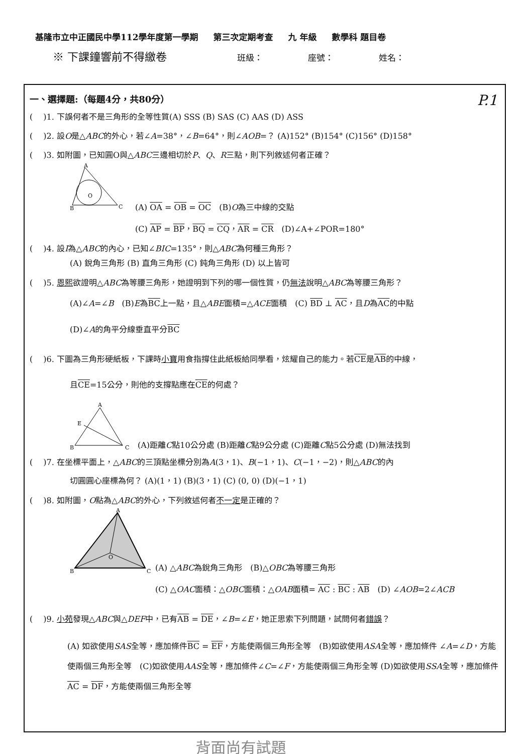基隆市立中正國民中學112學年度第一學期 第三次定期考查 九 年級 數學科 題目卷
※ 下課鐘響前不得繳卷
班級： 座號： 姓名：
P.1
一、選擇題:（每題4分，共80分）
(　 )1. 下誤何者不是三角形的全等性質(A) SSS (B) SAS (C) AAS (D) ASS
(　 )2. 設O是△ABC的外心，若∠A=38°，∠B=64°，則∠AOB=？ (A)152° (B)154° (C)156° (D)158°
(　 )3. 如附圖，已知圓O與△ABC三邊相切於P、Q、R三點，則下列敘述何者正確？
A
B
C
O
(A) OA = OB = OC　(B)O為三中線的交點
(C) AP = BP，BQ = CQ，AR = CR　(D)∠A+∠POR=180°
(　 )4. 設I為△ABC的內心，已知∠BIC=135°，則△ABC為何種三角形？
(A) 銳角三角形 (B) 直角三角形 (C) 鈍角三角形 (D) 以上皆可
(　 )5. 恩熙欲證明△ABC為等腰三角形，她證明到下列的哪一個性質，仍無法說明△ABC為等腰三角形？
(A)∠A=∠B　(B)E為BC上一點，且△ABE面積=△ACE面積　(C) BD ⊥ AC，且D為AC的中點
(D)∠A的角平分線垂直平分BC
(　 )6. 下圖為三角形硬紙板，下課時小寶用食指撐住此紙板給同學看，炫耀自己的能力。若CE是AB的中線，
且CE=15公分，則他的支撐點應在CE的何處？
A
B
C
E
(A)距離C點10公分處 (B)距離C點9公分處 (C)距離C點5公分處 (D)無法找到
(　 )7. 在坐標平面上，△ABC的三頂點坐標分別為A(3，1)、B(−1，1)、C(−1，−2)，則△ABC的內
切圓圓心座標為何？ (A)(1，1) (B)(3，1) (C) (0, 0) (D)(−1，1)
(　 )8. 如附圖，O點為△ABC的外心，下列敘述何者不一定是正確的？
A
B
C
O
(A) △ABC為銳角三角形　(B)△OBC為等腰三角形
(C) △OAC面積：△OBC面積：△OAB面積= AC : BC : AB　(D) ∠AOB=2∠ACB
(　 )9. 小苑發現△ABC與△DEF中，已有AB = DE，∠B=∠E，她正思索下列問題，試問何者錯誤？
(A) 如欲使用SAS全等，應加條件BC = EF，方能使兩個三角形全等　(B)如欲使用ASA全等，應加條件 ∠A=∠D，方能使兩個三角形全等　(C)如欲使用AAS全等，應加條件∠C=∠F，方能使兩個三角形全等 (D)如欲使用SSA全等，應加條件AC = DF，方能使兩個三角形全等
背面尚有試題